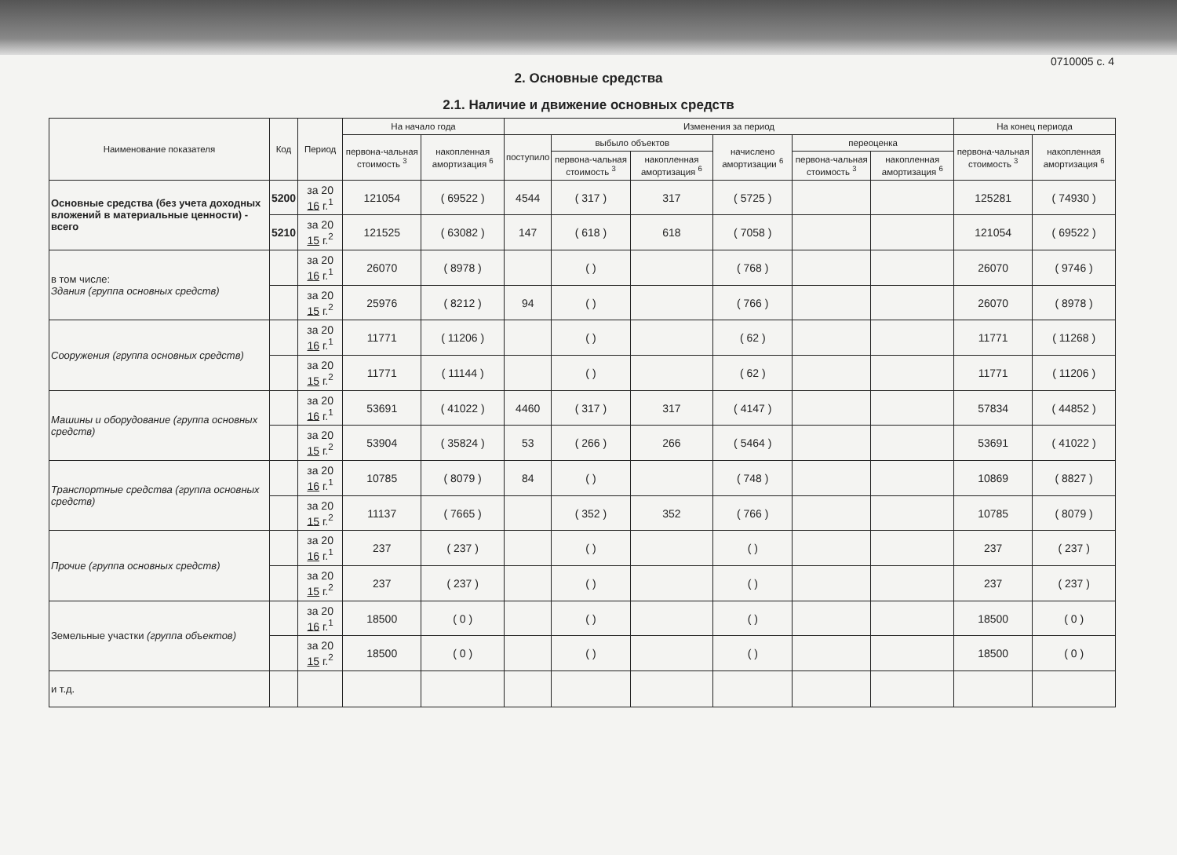0710005 с. 4
2. Основные средства
2.1. Наличие и движение основных средств
| Наименование показателя | Код | Период | На начало года | | Изменения за период | | | | | | На конец периода | |
| --- | --- | --- | --- | --- | --- | --- | --- | --- | --- | --- | --- | --- |
| | | | первона-чальная стоимость <sup>3</sup> | накопленная амортизация <sup>6</sup> | поступило | выбыло объектов | | начислено амортизации <sup>6</sup> | переоценка | | первона-чальная стоимость <sup>3</sup> | накопленная амортизация <sup>6</sup> |
| | | | | | | первона-чальная стоимость <sup>3</sup> | накопленная амортизация <sup>6</sup> | | первона-чальная стоимость <sup>3</sup> | накопленная амортизация <sup>6</sup> | | |
| Основные средства (без учета доходных вложений в материальные ценности) - всего | 5200 | за 20 16 г.<sup>1</sup> | 121054 | ( 69522 ) | 4544 | ( 317 ) | 317 | ( 5725 ) | | | 125281 | ( 74930 ) |
| | 5210 | за 20 15 г.<sup>2</sup> | 121525 | ( 63082 ) | 147 | ( 618 ) | 618 | ( 7058 ) | | | 121054 | ( 69522 ) |
| в том числе: Здания (группа основных средств) | | за 20 16 г.<sup>1</sup> | 26070 | ( 8978 ) | | ( ) | | ( 768 ) | | | 26070 | ( 9746 ) |
| | | за 20 15 г.<sup>2</sup> | 25976 | ( 8212 ) | 94 | ( ) | | ( 766 ) | | | 26070 | ( 8978 ) |
| Сооружения (группа основных средств) | | за 20 16 г.<sup>1</sup> | 11771 | ( 11206 ) | | ( ) | | ( 62 ) | | | 11771 | ( 11268 ) |
| | | за 20 15 г.<sup>2</sup> | 11771 | ( 11144 ) | | ( ) | | ( 62 ) | | | 11771 | ( 11206 ) |
| Машины и оборудование (группа основных средств) | | за 20 16 г.<sup>1</sup> | 53691 | ( 41022 ) | 4460 | ( 317 ) | 317 | ( 4147 ) | | | 57834 | ( 44852 ) |
| | | за 20 15 г.<sup>2</sup> | 53904 | ( 35824 ) | 53 | ( 266 ) | 266 | ( 5464 ) | | | 53691 | ( 41022 ) |
| Транспортные средства (группа основных средств) | | за 20 16 г.<sup>1</sup> | 10785 | ( 8079 ) | 84 | ( ) | | ( 748 ) | | | 10869 | ( 8827 ) |
| | | за 20 15 г.<sup>2</sup> | 11137 | ( 7665 ) | | ( 352 ) | 352 | ( 766 ) | | | 10785 | ( 8079 ) |
| Прочие (группа основных средств) | | за 20 16 г.<sup>1</sup> | 237 | ( 237 ) | | ( ) | | ( ) | | | 237 | ( 237 ) |
| | | за 20 15 г.<sup>2</sup> | 237 | ( 237 ) | | ( ) | | ( ) | | | 237 | ( 237 ) |
| Земельные участки (группа объектов) | | за 20 16 г.<sup>1</sup> | 18500 | ( 0 ) | | ( ) | | ( ) | | | 18500 | ( 0 ) |
| | | за 20 15 г.<sup>2</sup> | 18500 | ( 0 ) | | ( ) | | ( ) | | | 18500 | ( 0 ) |
| и т.д. | | | | | | | | | | | | |